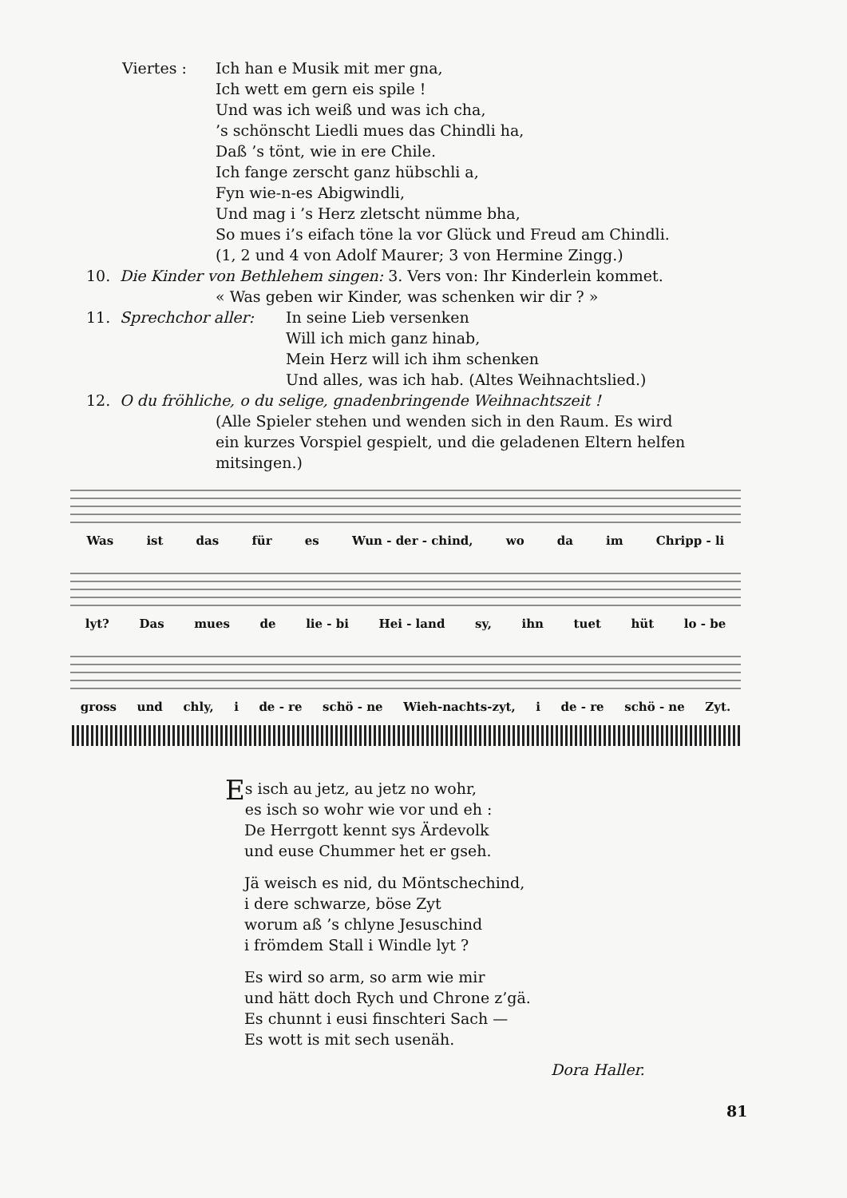Viertes : Ich han e Musik mit mer gna,
Ich wett em gern eis spile !
Und was ich weiß und was ich cha,
’s schönscht Liedli mues das Chindli ha,
Daß ’s tönt, wie in ere Chile.
Ich fange zerscht ganz hübschli a,
Fyn wie-n-es Abigwindli,
Und mag i ’s Herz zletscht nümme bha,
So mues i’s eifach töne la vor Glück und Freud am Chindli.
(1, 2 und 4 von Adolf Maurer; 3 von Hermine Zingg.)
10. Die Kinder von Bethlehem singen: 3. Vers von: Ihr Kinderlein kommet.
« Was geben wir Kinder, was schenken wir dir ? »
11. Sprechchor aller: In seine Lieb versenken
Will ich mich ganz hinab,
Mein Herz will ich ihm schenken
Und alles, was ich hab. (Altes Weihnachtslied.)
12. O du fröhliche, o du selige, gnadenbringende Weihnachtszeit !
(Alle Spieler stehen und wenden sich in den Raum. Es wird
ein kurzes Vorspiel gespielt, und die geladenen Eltern helfen
mitsingen.)
Was ist das für es Wun - der - chind, wo da im Chripp - li
lyt? Das mues de lie - bi Hei - land sy, ihn tuet hüt lo - be
gross und chly, i de - re schö - ne Wieh-nachts-zyt, i de - re schö - ne Zyt.
Es isch au jetz, au jetz no wohr,
es isch so wohr wie vor und eh :
De Herrgott kennt sys Ärdevolk
und euse Chummer het er gseh.
Jä weisch es nid, du Möntschechind,
i dere schwarze, böse Zyt
worum aß ’s chlyne Jesuschind
i frömdem Stall i Windle lyt ?
Es wird so arm, so arm wie mir
und hätt doch Rych und Chrone z’gä.
Es chunnt i eusi finschteri Sach —
Es wott is mit sech usenäh.
Dora Haller.
81